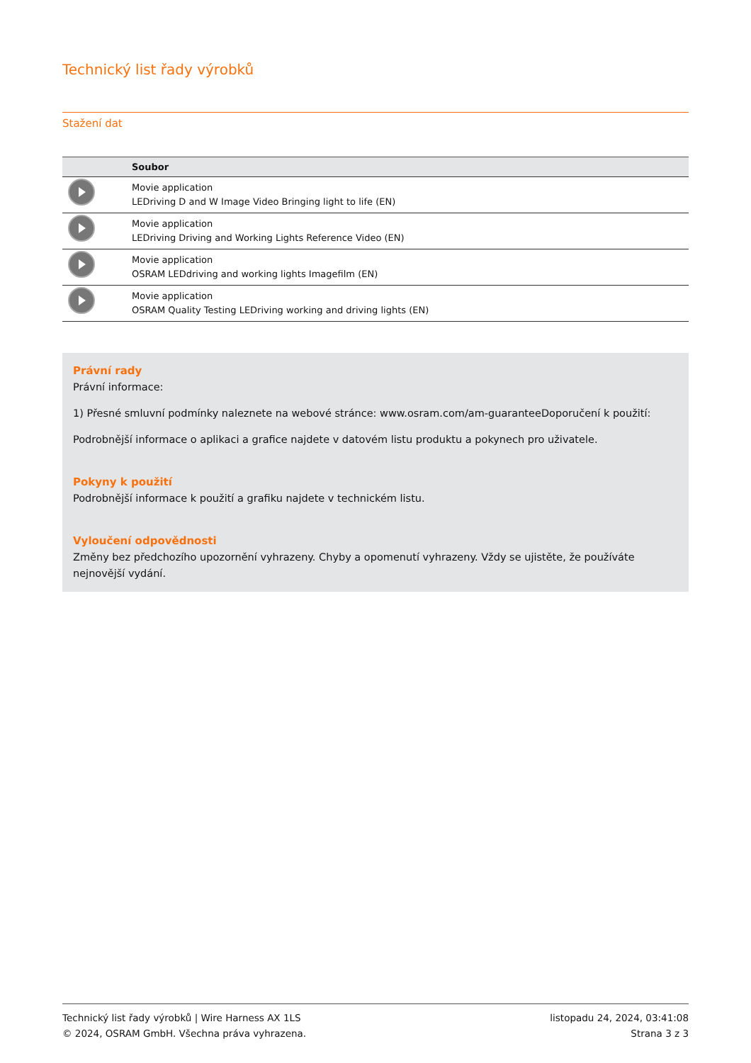Technický list řady výrobků
Stažení dat
| | Soubor |
| --- | --- |
| | Movie application LEDriving D and W Image Video Bringing light to life (EN) |
| | Movie application LEDriving Driving and Working Lights Reference Video (EN) |
| | Movie application OSRAM LEDdriving and working lights Imagefilm (EN) |
| | Movie application OSRAM Quality Testing LEDriving working and driving lights (EN) |
Právní rady
Právní informace:
1) Přesné smluvní podmínky naleznete na webové stránce: www.osram.com/am-guaranteeDoporučení k použití:
Podrobnější informace o aplikaci a grafice najdete v datovém listu produktu a pokynech pro uživatele.
Pokyny k použití
Podrobnější informace k použití a grafiku najdete v technickém listu.
Vyloučení odpovědnosti
Změny bez předchozího upozornění vyhrazeny. Chyby a opomenutí vyhrazeny. Vždy se ujistěte, že používáte nejnovější vydání.
Technický list řady výrobků | Wire Harness AX 1LS
© 2024, OSRAM GmbH. Všechna práva vyhrazena.
listopadu 24, 2024, 03:41:08
Strana 3 z 3